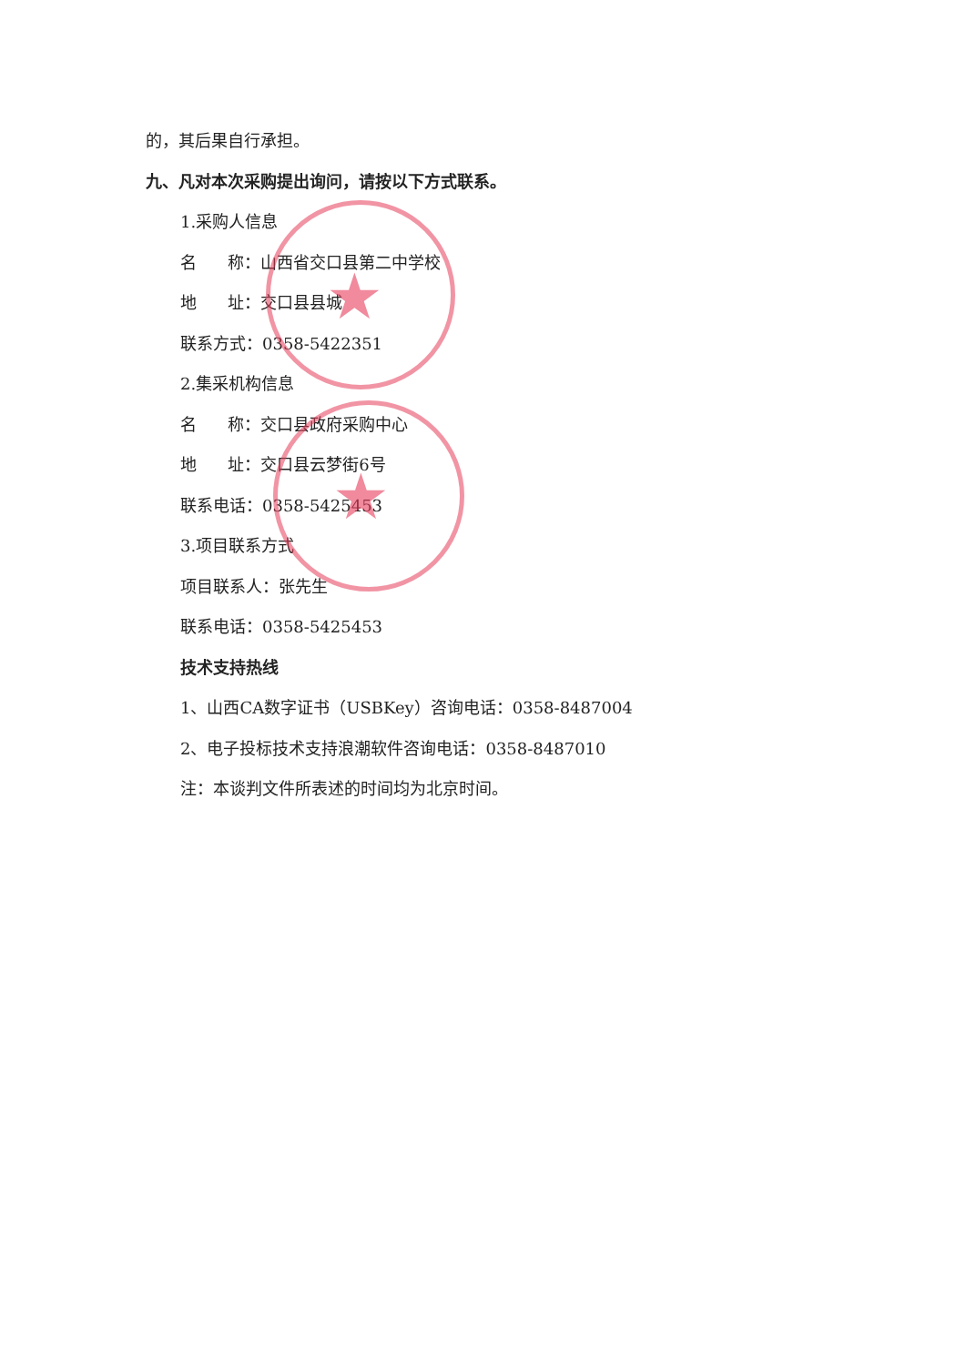★
★
的，其后果自行承担。
九、凡对本次采购提出询问，请按以下方式联系。
1.采购人信息
名 称：山西省交口县第二中学校
地 址：交口县县城
联系方式：0358-5422351
2.集采机构信息
名 称：交口县政府采购中心
地 址：交口县云梦街6号
联系电话：0358-5425453
3.项目联系方式
项目联系人：张先生
联系电话：0358-5425453
技术支持热线
1、山西CA数字证书（USBKey）咨询电话：0358-8487004
2、电子投标技术支持浪潮软件咨询电话：0358-8487010
注：本谈判文件所表述的时间均为北京时间。